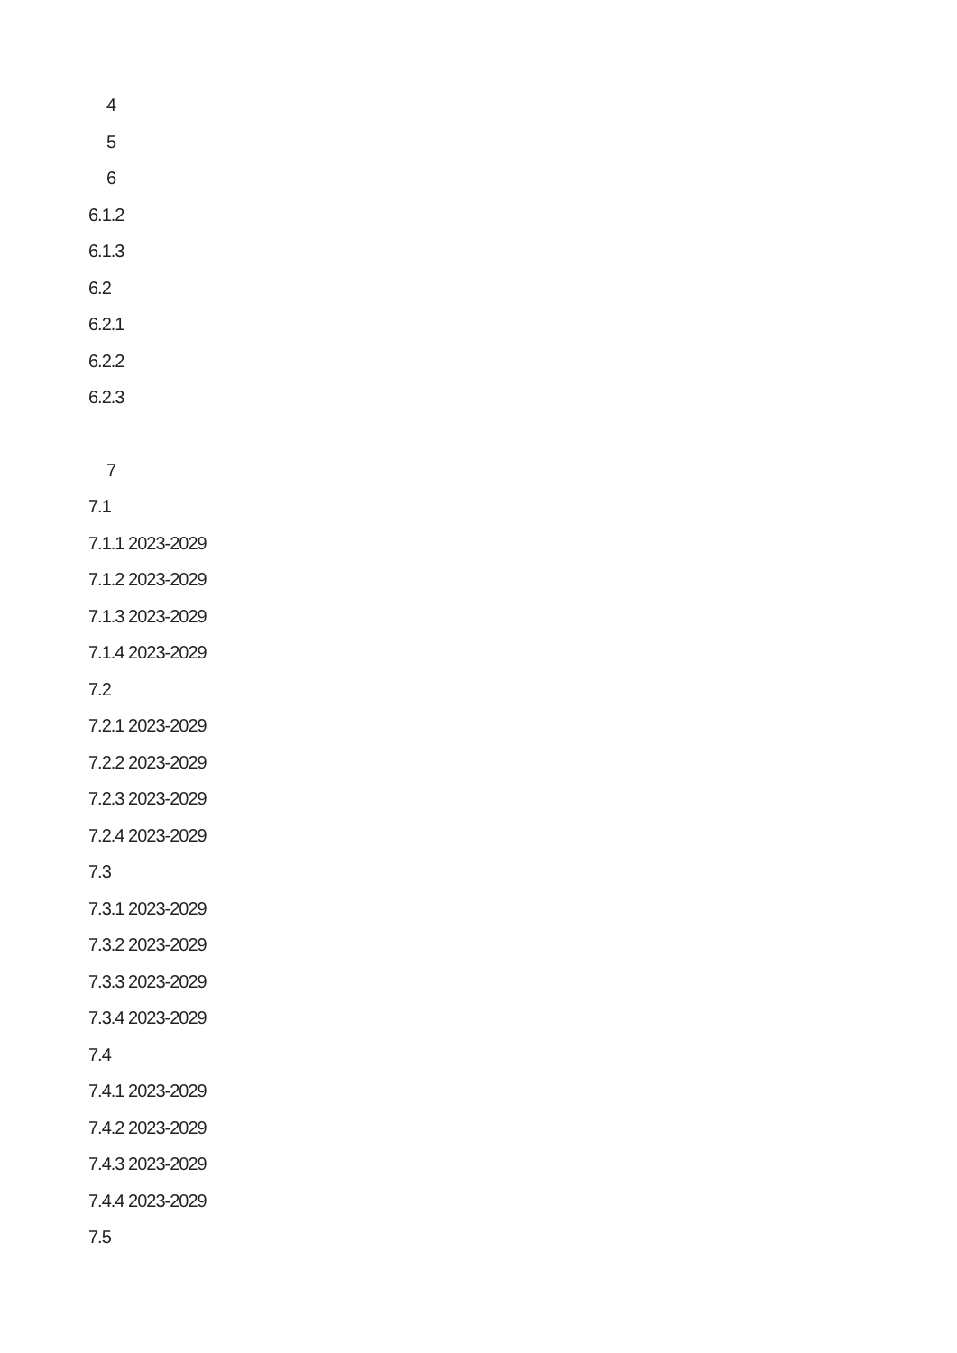4
5
6
6.1.2
6.1.3
6.2
6.2.1
6.2.2
6.2.3
7
7.1
7.1.1 2023-2029
7.1.2 2023-2029
7.1.3 2023-2029
7.1.4 2023-2029
7.2
7.2.1 2023-2029
7.2.2 2023-2029
7.2.3 2023-2029
7.2.4 2023-2029
7.3
7.3.1 2023-2029
7.3.2 2023-2029
7.3.3 2023-2029
7.3.4 2023-2029
7.4
7.4.1 2023-2029
7.4.2 2023-2029
7.4.3 2023-2029
7.4.4 2023-2029
7.5